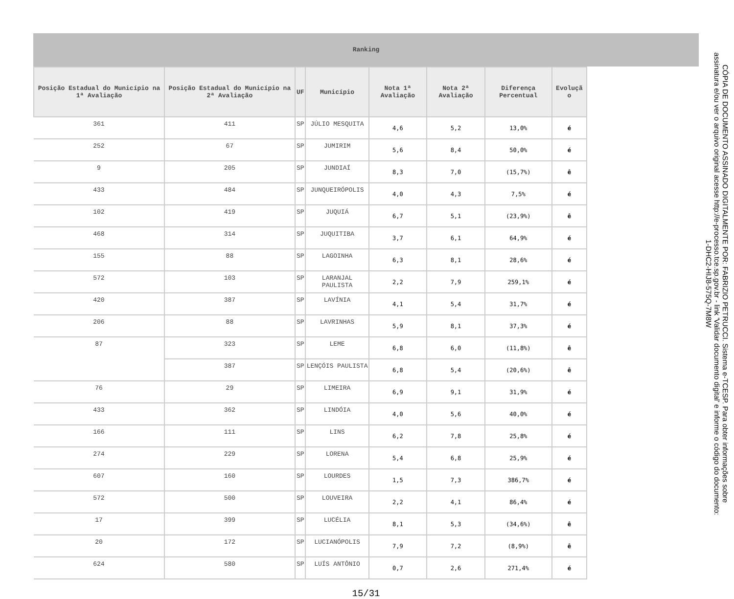Ranking
| Posição Estadual do Município na 1ª Avaliação | Posição Estadual do Município na 2ª Avaliação | UF | Município | Nota 1ª Avaliação | Nota 2ª Avaliação | Diferença Percentual | Evoluçã o |
| --- | --- | --- | --- | --- | --- | --- | --- |
| 361 | 411 | SP | JÚLIO MESQUITA | 4,6 | 5,2 | 13,0% | é |
| 252 | 67 | SP | JUMIRIM | 5,6 | 8,4 | 50,0% | é |
| 9 | 205 | SP | JUNDIAÍ | 8,3 | 7,0 | (15,7%) | ê |
| 433 | 484 | SP | JUNQUEIRÓPOLIS | 4,0 | 4,3 | 7,5% | é |
| 102 | 419 | SP | JUQUIÁ | 6,7 | 5,1 | (23,9%) | ê |
| 468 | 314 | SP | JUQUITIBA | 3,7 | 6,1 | 64,9% | é |
| 155 | 88 | SP | LAGOINHA | 6,3 | 8,1 | 28,6% | é |
| 572 | 103 | SP | LARANJAL PAULISTA | 2,2 | 7,9 | 259,1% | é |
| 420 | 387 | SP | LAVÍNIA | 4,1 | 5,4 | 31,7% | é |
| 206 | 88 | SP | LAVRINHAS | 5,9 | 8,1 | 37,3% | é |
| 87 | 323 | SP | LEME | 6,8 | 6,0 | (11,8%) | ê |
| | 387 | SP | LENÇÓIS PAULISTA | 6,8 | 5,4 | (20,6%) | ê |
| 76 | 29 | SP | LIMEIRA | 6,9 | 9,1 | 31,9% | é |
| 433 | 362 | SP | LINDÓIA | 4,0 | 5,6 | 40,0% | é |
| 166 | 111 | SP | LINS | 6,2 | 7,8 | 25,8% | é |
| 274 | 229 | SP | LORENA | 5,4 | 6,8 | 25,9% | é |
| 607 | 160 | SP | LOURDES | 1,5 | 7,3 | 386,7% | é |
| 572 | 500 | SP | LOUVEIRA | 2,2 | 4,1 | 86,4% | é |
| 17 | 399 | SP | LUCÉLIA | 8,1 | 5,3 | (34,6%) | ê |
| 20 | 172 | SP | LUCIANÓPOLIS | 7,9 | 7,2 | (8,9%) | ê |
| 624 | 580 | SP | LUÍS ANTÔNIO | 0,7 | 2,6 | 271,4% | é |
15/31
CÓPIA DE DOCUMENTO ASSINADO DIGITALMENTE POR: FABRIZIO PETRUCCI. Sistema e-TCESP. Para obter informações sobre assinatura e/ou ver o arquivo original acesse http://e-processo.tce.sp.gov.br - link 'Validar documento digital' e informe o código do documento: 1-DHC2-HIJ8-575Q-7M8W